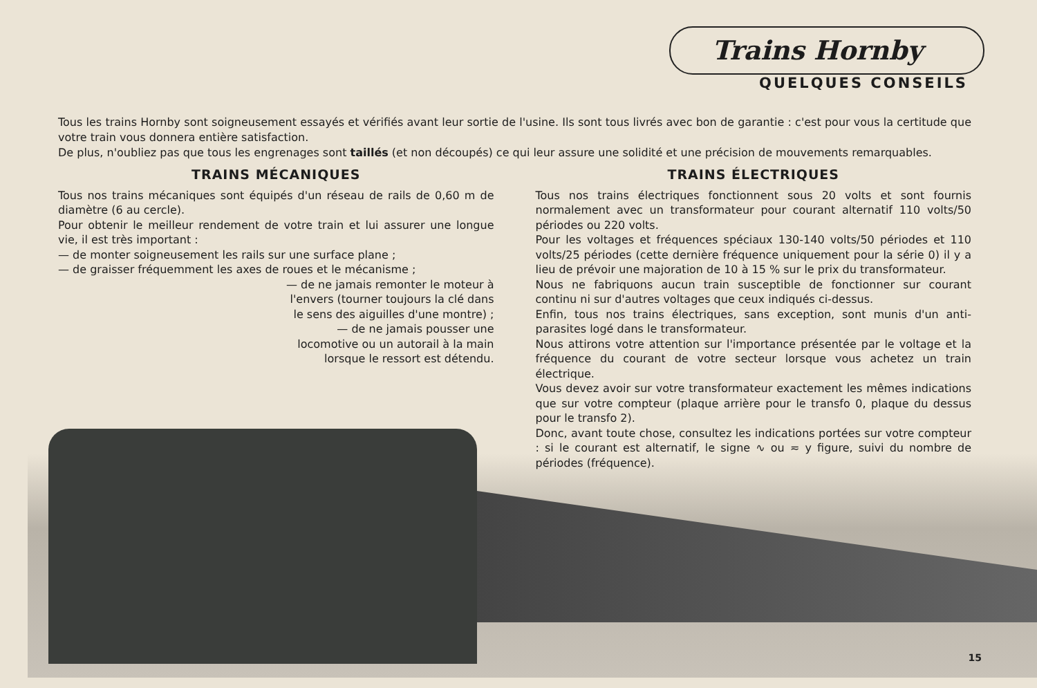Trains Hornby
QUELQUES CONSEILS
Tous les trains Hornby sont soigneusement essayés et vérifiés avant leur sortie de l'usine. Ils sont tous livrés avec bon de garantie : c'est pour vous la certitude que votre train vous donnera entière satisfaction.
De plus, n'oubliez pas que tous les engrenages sont taillés (et non découpés) ce qui leur assure une solidité et une précision de mouvements remarquables.
TRAINS MÉCANIQUES
Tous nos trains mécaniques sont équipés d'un réseau de rails de 0,60 m de diamètre (6 au cercle).
Pour obtenir le meilleur rendement de votre train et lui assurer une longue vie, il est très important :
— de monter soigneusement les rails sur une surface plane ;
— de graisser fréquemment les axes de roues et le mécanisme ;
— de ne jamais remonter le moteur à l'envers (tourner toujours la clé dans le sens des aiguilles d'une montre) ;
— de ne jamais pousser une locomotive ou un autorail à la main lorsque le ressort est détendu.
TRAINS ÉLECTRIQUES
Tous nos trains électriques fonctionnent sous 20 volts et sont fournis normalement avec un transformateur pour courant alternatif 110 volts/50 périodes ou 220 volts.
Pour les voltages et fréquences spéciaux 130-140 volts/50 périodes et 110 volts/25 périodes (cette dernière fréquence uniquement pour la série 0) il y a lieu de prévoir une majoration de 10 à 15 % sur le prix du transformateur.
Nous ne fabriquons aucun train susceptible de fonctionner sur courant continu ni sur d'autres voltages que ceux indiqués ci-dessus.
Enfin, tous nos trains électriques, sans exception, sont munis d'un anti-parasites logé dans le transformateur.
Nous attirons votre attention sur l'importance présentée par le voltage et la fréquence du courant de votre secteur lorsque vous achetez un train électrique.
Vous devez avoir sur votre transformateur exactement les mêmes indications que sur votre compteur (plaque arrière pour le transfo 0, plaque du dessus pour le transfo 2).
Donc, avant toute chose, consultez les indications portées sur votre compteur : si le courant est alternatif, le signe ∿ ou ≂ y figure, suivi du nombre de périodes (fréquence).
15